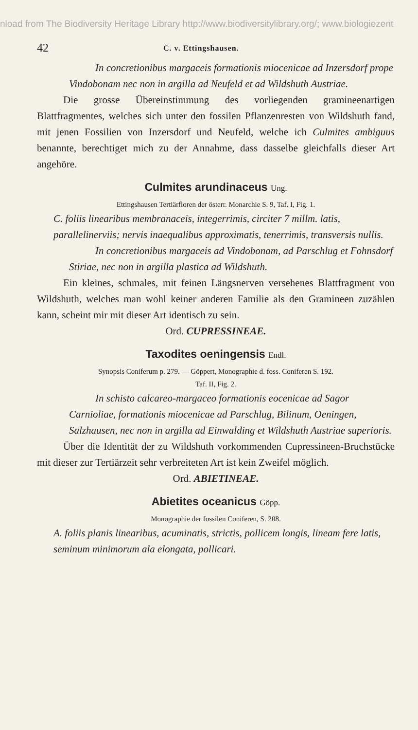nload from The Biodiversity Heritage Library http://www.biodiversitylibrary.org/; www.biologiezent
42 C. v. Ettingshausen.
In concretionibus margaceis formationis miocenicae ad Inzersdorf prope Vindobonam nec non in argilla ad Neufeld et ad Wildshuth Austriae.
Die grosse Übereinstimmung des vorliegenden gramineenartigen Blattfragmentes, welches sich unter den fossilen Pflanzenresten von Wildshuth fand, mit jenen Fossilien von Inzersdorf und Neufeld, welche ich Culmites ambiguus benannte, berechtiget mich zu der Annahme, dass dasselbe gleichfalls dieser Art angehöre.
Culmites arundinaceus Ung.
Ettingshausen Tertiärfloren der österr. Monarchie S. 9, Taf. I, Fig. 1.
C. foliis linearibus membranaceis, integerrimis, circiter 7 millm. latis, parallelinerviis; nervis inaequalibus approximatis, tenerrimis, transversis nullis.
In concretionibus margaceis ad Vindobonam, ad Parschlug et Fohnsdorf Stiriae, nec non in argilla plastica ad Wildshuth.
Ein kleines, schmales, mit feinen Längsnerven versehenes Blattfragment von Wildshuth, welches man wohl keiner anderen Familie als den Gramineen zuzählen kann, scheint mir mit dieser Art identisch zu sein.
Ord. CUPRESSINEAE.
Taxodites oeningensis Endl.
Synopsis Coniferum p. 279. — Göppert, Monographie d. foss. Coniferen S. 192.
Taf. II, Fig. 2.
In schisto calcareo-margaceo formationis eocenicae ad Sagor Carnioliae, formationis miocenicae ad Parschlug, Bilinum, Oeningen, Salzhausen, nec non in argilla ad Einwalding et Wildshuth Austriae superioris.
Über die Identität der zu Wildshuth vorkommenden Cupressineen-Bruchstücke mit dieser zur Tertiärzeit sehr verbreiteten Art ist kein Zweifel möglich.
Ord. ABIETINEAE.
Abietites oceanicus Göpp.
Monographie der fossilen Coniferen, S. 208.
A. foliis planis linearibus, acuminatis, strictis, pollicem longis, lineam fere latis, seminum minimorum ala elongata, pollicari.